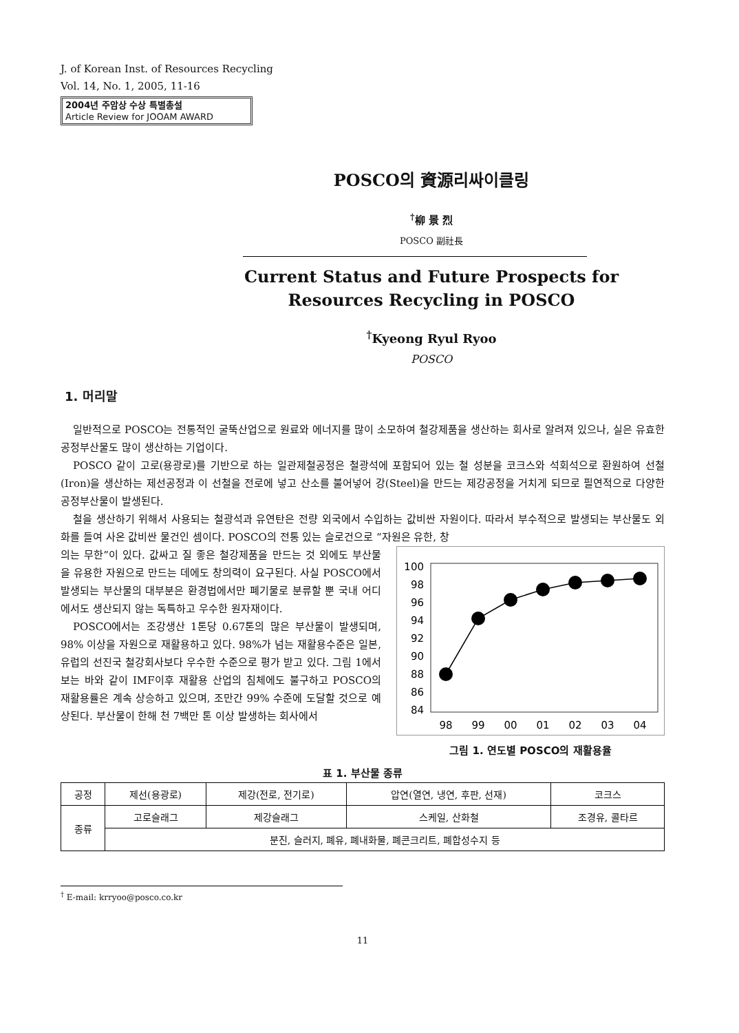J. of Korean Inst. of Resources Recycling
Vol. 14, No. 1, 2005, 11-16
2004년 주암상 수상 특별총설
Article Review for JOOAM AWARD
POSCO의 資源리싸이클링
<sup>†</sup> 柳 景 烈
POSCO 副社長
Current Status and Future Prospects for
Resources Recycling in POSCO
<sup>†</sup> Kyeong Ryul Ryoo
POSCO
1. 머리말
일반적으로 POSCO는 전통적인 굴뚝산업으로 원료와 에너지를 많이 소모하여 철강제품을 생산하는 회사로 알려져 있으나, 실은 유효한 공정부산물도 많이 생산하는 기업이다.
POSCO 같이 고로(용광로)를 기반으로 하는 일관제철공정은 철광석에 포함되어 있는 철 성분을 코크스와 석회석으로 환원하여 선철(Iron)을 생산하는 제선공정과 이 선철을 전로에 넣고 산소를 불어넣어 강(Steel)을 만드는 제강공정을 거치게 되므로 필연적으로 다양한 공정부산물이 발생된다.
철을 생산하기 위해서 사용되는 철광석과 유연탄은 전량 외국에서 수입하는 값비싼 자원이다. 따라서 부수적으로 발생되는 부산물도 외화를 들여 사온 값비싼 물건인 셈이다. POSCO의 전통 있는 슬로건으로 “자원은 유한, 창
의는 무한”이 있다. 값싸고 질 좋은 철강제품을 만드는 것 외에도 부산물을 유용한 자원으로 만드는 데에도 창의력이 요구된다. 사실 POSCO에서 발생되는 부산물의 대부분은 환경법에서만 폐기물로 분류할 뿐 국내 어디에서도 생산되지 않는 독특하고 우수한 원자재이다.
POSCO에서는 조강생산 1톤당 0.67톤의 많은 부산물이 발생되며, 98% 이상을 자원으로 재활용하고 있다. 98%가 넘는 재활용수준은 일본, 유럽의 선진국 철강회사보다 우수한 수준으로 평가 받고 있다. 그림 1에서 보는 바와 같이 IMF이후 재활용 산업의 침체에도 불구하고 POSCO의 재활용률은 계속 상승하고 있으며, 조만간 99% 수준에 도달할 것으로 예상된다. 부산물이 한해 천 7백만 톤 이상 발생하는 회사에서
100
98
96
94
92
90
88
86
84
98
99
00
01
02
03
04
그림 1. 연도별 POSCO의 재활용율
표 1. 부산물 종류
| 공정 | 제선(용광로) | 제강(전로, 전기로) | 압연(열연, 냉연, 후판, 선재) | 코크스 |
| --- | --- | --- | --- | --- |
| 종류 | 고로슬래그 | 제강슬래그 | 스케일, 산화철 | 조경유, 콜타르 |
| | 분진, 슬러지, 폐유, 폐내화물, 폐콘크리트, 폐합성수지 등 | | | |
<sup>†</sup> E-mail: krryoo@posco.co.kr
11